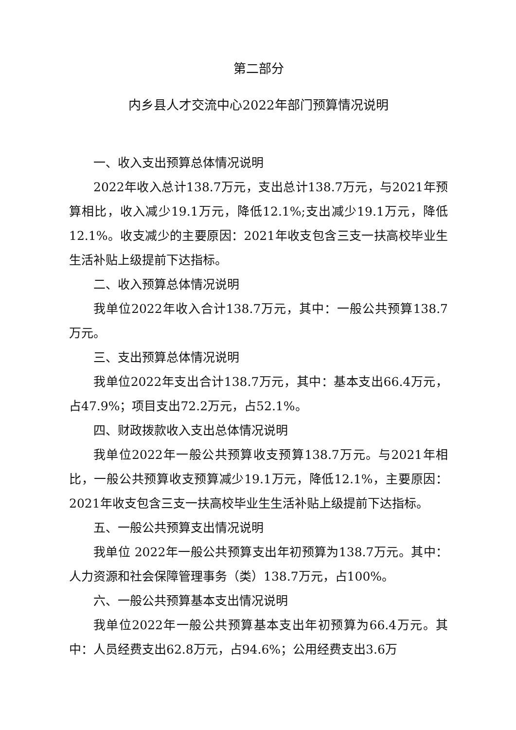第二部分
内乡县人才交流中心2022年部门预算情况说明
一、收入支出预算总体情况说明
2022年收入总计138.7万元，支出总计138.7万元，与2021年预算相比，收入减少19.1万元，降低12.1%;支出减少19.1万元，降低12.1%。收支减少的主要原因：2021年收支包含三支一扶高校毕业生生活补贴上级提前下达指标。
二、收入预算总体情况说明
我单位2022年收入合计138.7万元，其中：一般公共预算138.7万元。
三、支出预算总体情况说明
我单位2022年支出合计138.7万元，其中：基本支出66.4万元，占47.9%；项目支出72.2万元，占52.1%。
四、财政拨款收入支出总体情况说明
我单位2022年一般公共预算收支预算138.7万元。与2021年相比，一般公共预算收支预算减少19.1万元，降低12.1%，主要原因：2021年收支包含三支一扶高校毕业生生活补贴上级提前下达指标。
五、一般公共预算支出情况说明
我单位 2022年一般公共预算支出年初预算为138.7万元。其中：人力资源和社会保障管理事务（类）138.7万元，占100%。
六、一般公共预算基本支出情况说明
我单位2022年一般公共预算基本支出年初预算为66.4万元。其中：人员经费支出62.8万元，占94.6%；公用经费支出3.6万